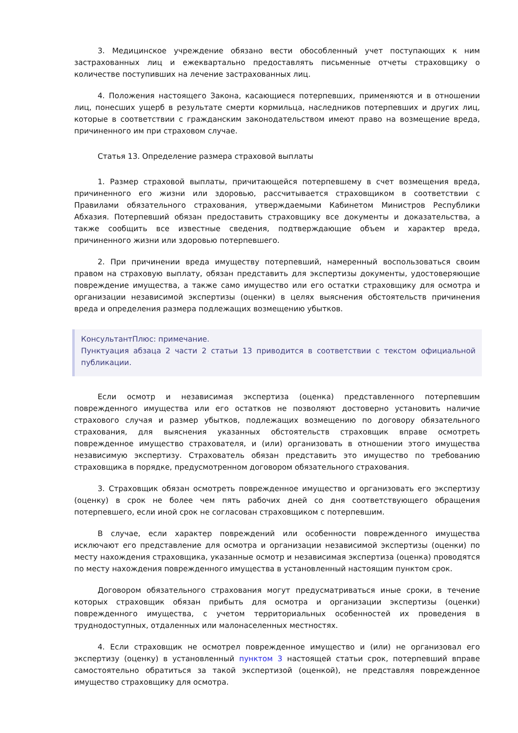3. Медицинское учреждение обязано вести обособленный учет поступающих к ним застрахованных лиц и ежеквартально предоставлять письменные отчеты страховщику о количестве поступивших на лечение застрахованных лиц.
4. Положения настоящего Закона, касающиеся потерпевших, применяются и в отношении лиц, понесших ущерб в результате смерти кормильца, наследников потерпевших и других лиц, которые в соответствии с гражданским законодательством имеют право на возмещение вреда, причиненного им при страховом случае.
Статья 13. Определение размера страховой выплаты
1. Размер страховой выплаты, причитающейся потерпевшему в счет возмещения вреда, причиненного его жизни или здоровью, рассчитывается страховщиком в соответствии с Правилами обязательного страхования, утверждаемыми Кабинетом Министров Республики Абхазия. Потерпевший обязан предоставить страховщику все документы и доказательства, а также сообщить все известные сведения, подтверждающие объем и характер вреда, причиненного жизни или здоровью потерпевшего.
2. При причинении вреда имуществу потерпевший, намеренный воспользоваться своим правом на страховую выплату, обязан представить для экспертизы документы, удостоверяющие повреждение имущества, а также само имущество или его остатки страховщику для осмотра и организации независимой экспертизы (оценки) в целях выяснения обстоятельств причинения вреда и определения размера подлежащих возмещению убытков.
КонсультантПлюс: примечание.
Пунктуация абзаца 2 части 2 статьи 13 приводится в соответствии с текстом официальной публикации.
Если осмотр и независимая экспертиза (оценка) представленного потерпевшим поврежденного имущества или его остатков не позволяют достоверно установить наличие страхового случая и размер убытков, подлежащих возмещению по договору обязательного страхования, для выяснения указанных обстоятельств страховщик вправе осмотреть поврежденное имущество страхователя, и (или) организовать в отношении этого имущества независимую экспертизу. Страхователь обязан представить это имущество по требованию страховщика в порядке, предусмотренном договором обязательного страхования.
3. Страховщик обязан осмотреть поврежденное имущество и организовать его экспертизу (оценку) в срок не более чем пять рабочих дней со дня соответствующего обращения потерпевшего, если иной срок не согласован страховщиком с потерпевшим.
В случае, если характер повреждений или особенности поврежденного имущества исключают его представление для осмотра и организации независимой экспертизы (оценки) по месту нахождения страховщика, указанные осмотр и независимая экспертиза (оценка) проводятся по месту нахождения поврежденного имущества в установленный настоящим пунктом срок.
Договором обязательного страхования могут предусматриваться иные сроки, в течение которых страховщик обязан прибыть для осмотра и организации экспертизы (оценки) поврежденного имущества, с учетом территориальных особенностей их проведения в труднодоступных, отдаленных или малонаселенных местностях.
4. Если страховщик не осмотрел поврежденное имущество и (или) не организовал его экспертизу (оценку) в установленный пунктом 3 настоящей статьи срок, потерпевший вправе самостоятельно обратиться за такой экспертизой (оценкой), не представляя поврежденное имущество страховщику для осмотра.